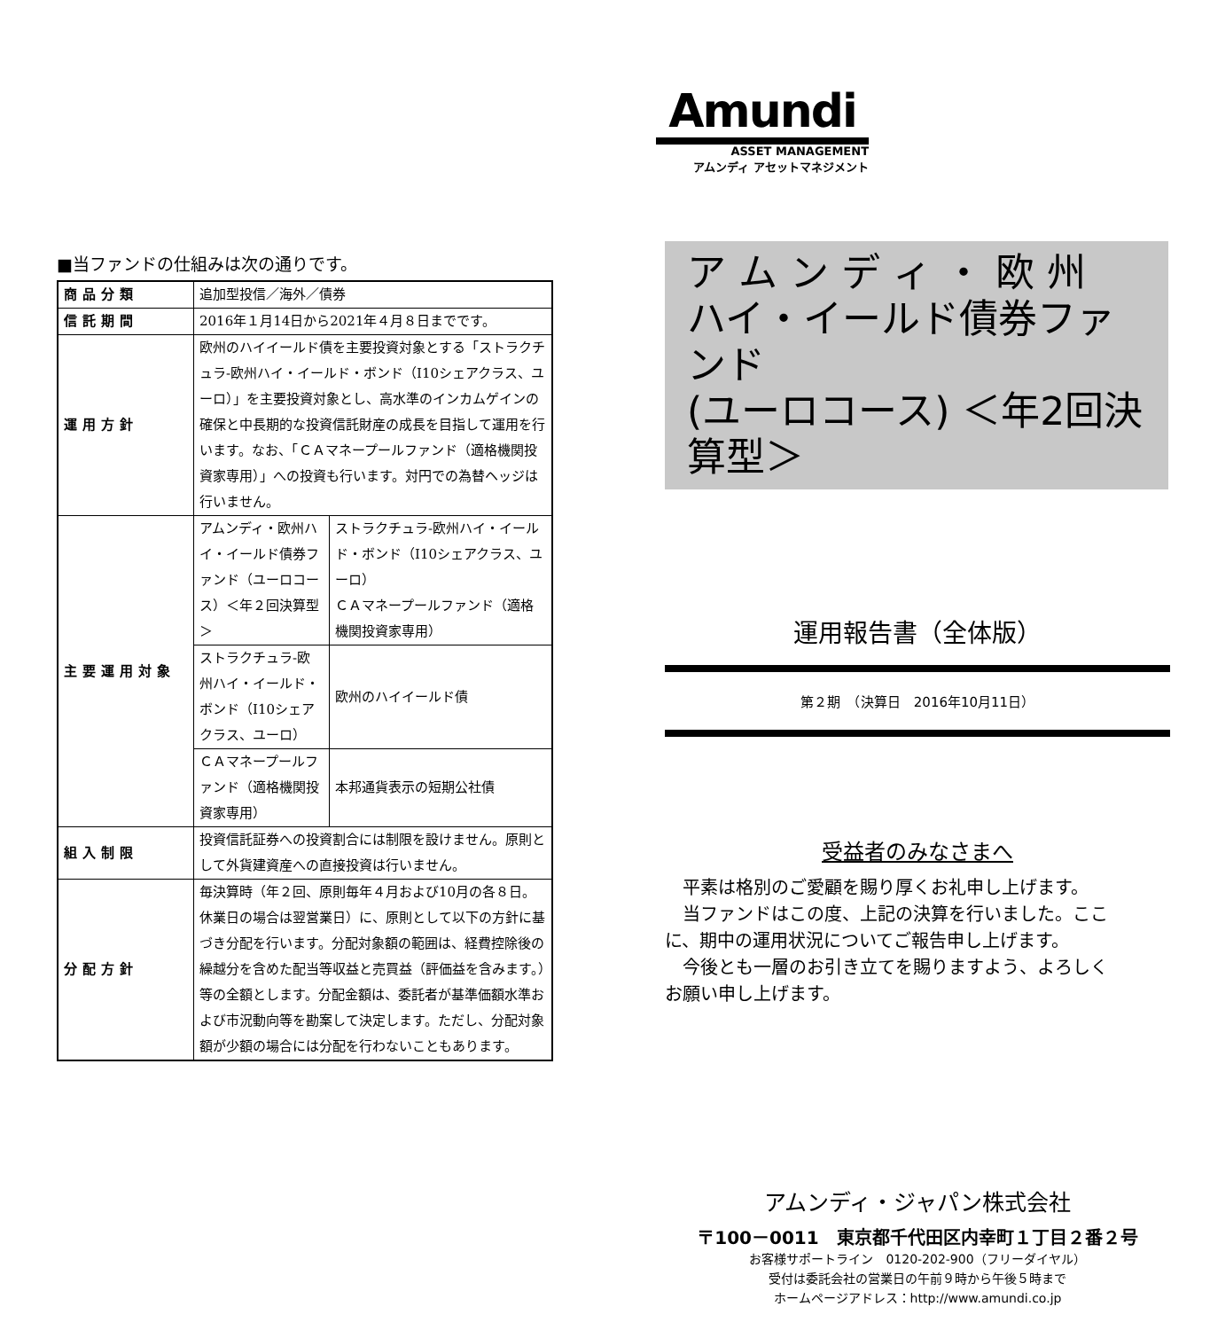■当ファンドの仕組みは次の通りです。
| 商品分類 | 追加型投信／海外／債券 | |
| 信託期間 | 2016年１月14日から2021年４月８日までです。 | |
| 運用方針 | 欧州のハイイールド債を主要投資対象とする「ストラクチュラ-欧州ハイ・イールド・ボンド（I10シェアクラス、ユーロ）」を主要投資対象とし、高水準のインカムゲインの確保と中長期的な投資信託財産の成長を目指して運用を行います。なお、「ＣＡマネープールファンド（適格機関投資家専用）」への投資も行います。対円での為替ヘッジは行いません。 | |
| 主要運用対象 | アムンディ・欧州ハイ・イールド債券ファンド（ユーロコース）＜年２回決算型＞ | ストラクチュラ-欧州ハイ・イールド・ボンド（I10シェアクラス、ユーロ） ＣＡマネープールファンド（適格機関投資家専用） |
| | ストラクチュラ-欧州ハイ・イールド・ボンド（I10シェアクラス、ユーロ） | 欧州のハイイールド債 |
| | ＣＡマネープールファンド（適格機関投資家専用） | 本邦通貨表示の短期公社債 |
| 組入制限 | 投資信託証券への投資割合には制限を設けません。原則として外貨建資産への直接投資は行いません。 | |
| 分配方針 | 毎決算時（年２回、原則毎年４月および10月の各８日。休業日の場合は翌営業日）に、原則として以下の方針に基づき分配を行います。分配対象額の範囲は、経費控除後の繰越分を含めた配当等収益と売買益（評価益を含みます。）等の全額とします。分配金額は、委託者が基準価額水準および市況動向等を勘案して決定します。ただし、分配対象額が少額の場合には分配を行わないこともあります。 | |
Amundi
ASSET MANAGEMENT
アムンディ アセットマネジメント
ア ム ン デ ィ ・ 欧 州
ハイ・イールド債券ファンド
(ユーロコース) ＜年2回決算型＞
運用報告書（全体版）
第２期　（決算日　2016年10月11日）
受益者のみなさまへ
　平素は格別のご愛顧を賜り厚くお礼申し上げます。
　当ファンドはこの度、上記の決算を行いました。ここに、期中の運用状況についてご報告申し上げます。
　今後とも一層のお引き立てを賜りますよう、よろしくお願い申し上げます。
アムンディ・ジャパン株式会社
〒100－0011　東京都千代田区内幸町１丁目２番２号
お客様サポートライン　0120-202-900（フリーダイヤル）
受付は委託会社の営業日の午前９時から午後５時まで
ホームページアドレス：http://www.amundi.co.jp